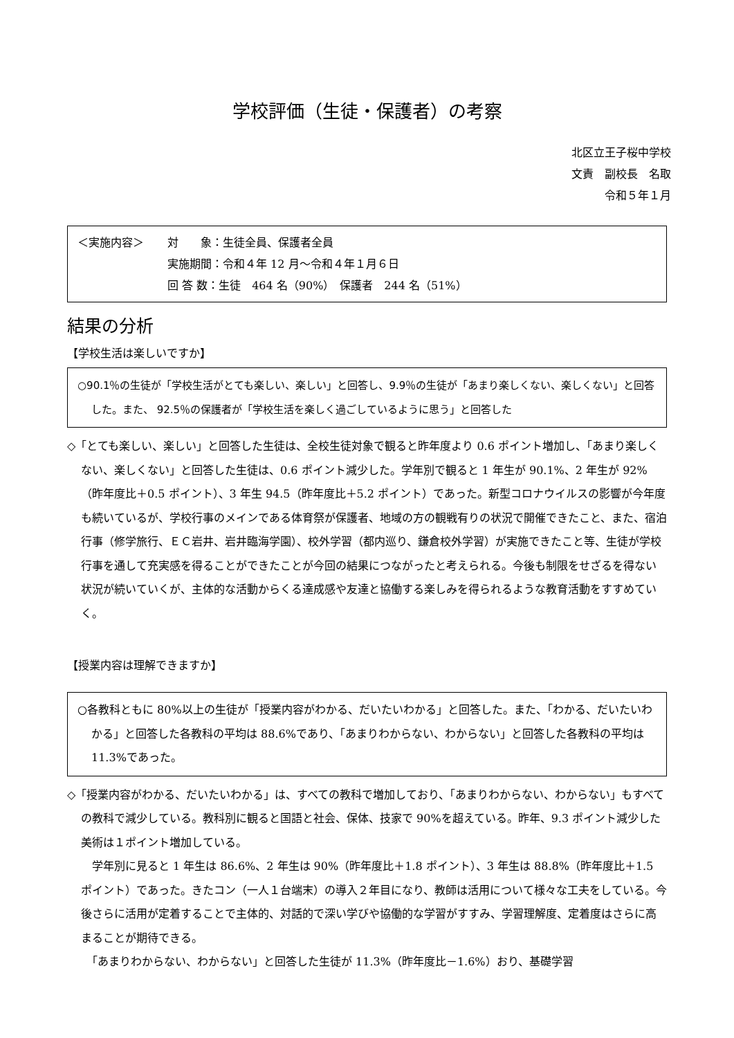学校評価（生徒・保護者）の考察
北区立王子桜中学校
文責　副校長　名取
令和５年１月
＜実施内容＞
対　　象：生徒全員、保護者全員
実施期間：令和４年 12 月～令和４年１月６日
回 答 数：生徒　464 名（90%）　保護者　244 名（51%）
結果の分析
【学校生活は楽しいですか】
○90.1％の生徒が「学校生活がとても楽しい、楽しい」と回答し、9.9％の生徒が「あまり楽しくない、楽しくない」と回答した。また、 92.5％の保護者が「学校生活を楽しく過ごしているように思う」と回答した
◇「とても楽しい、楽しい」と回答した生徒は、全校生徒対象で観ると昨年度より 0.6 ポイント増加し、「あまり楽しくない、楽しくない」と回答した生徒は、0.6 ポイント減少した。学年別で観ると 1 年生が 90.1%、2 年生が 92%（昨年度比＋0.5 ポイント）、3 年生 94.5（昨年度比＋5.2 ポイント）であった。新型コロナウイルスの影響が今年度も続いているが、学校行事のメインである体育祭が保護者、地域の方の観戦有りの状況で開催できたこと、また、宿泊行事（修学旅行、ＥＣ岩井、岩井臨海学園）、校外学習（都内巡り、鎌倉校外学習）が実施できたこと等、生徒が学校行事を通して充実感を得ることができたことが今回の結果につながったと考えられる。今後も制限をせざるを得ない状況が続いていくが、主体的な活動からくる達成感や友達と協働する楽しみを得られるような教育活動をすすめていく。
【授業内容は理解できますか】
○各教科ともに 80%以上の生徒が「授業内容がわかる、だいたいわかる」と回答した。また、「わかる、だいたいわかる」と回答した各教科の平均は 88.6%であり、「あまりわからない、わからない」と回答した各教科の平均は 11.3%であった。
◇「授業内容がわかる、だいたいわかる」は、すべての教科で増加しており、「あまりわからない、わからない」もすべての教科で減少している。教科別に観ると国語と社会、保体、技家で 90%を超えている。昨年、9.3 ポイント減少した美術は１ポイント増加している。
　学年別に見ると 1 年生は 86.6%、2 年生は 90%（昨年度比＋1.8 ポイント）、3 年生は 88.8%（昨年度比＋1.5 ポイント）であった。きたコン（一人１台端末）の導入２年目になり、教師は活用について様々な工夫をしている。今後さらに活用が定着することで主体的、対話的で深い学びや協働的な学習がすすみ、学習理解度、定着度はさらに高まることが期待できる。
　「あまりわからない、わからない」と回答した生徒が 11.3%（昨年度比－1.6%）おり、基礎学習